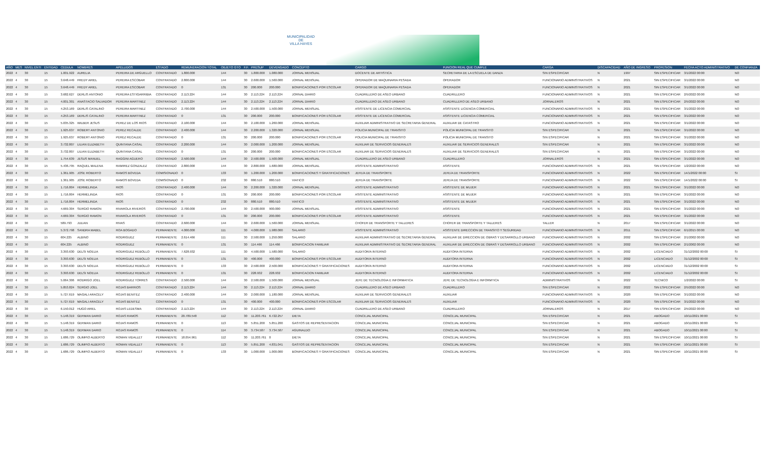MUNICIPALIDAD DE
VILLA HAYES
| AÑO | MES | NIVEL ENTI | ENTIDAD | CEDULA | NOMBRES | APELLIDOS | ESTADO | REMUNERACION TOTAL | OBJETO GTO | F.F. | PRESUP | DEVENGADO | CONCEPTO | CARGO | FUNCION REAL QUE CUMPLE | CARGA | DISCAPACIDAD | AÑO DE INGRESO | PROFESION | FECHA ACTO ADMINISTRATIVO | DE CONFIANZA |
| --- | --- | --- | --- | --- | --- | --- | --- | --- | --- | --- | --- | --- | --- | --- | --- | --- | --- | --- | --- | --- | --- |
| 2022 | 4 | 30 | 15 | 1.001.922 | AURELIA | PEREIRA DE ARGUELLO | CONTRATADO | 1.800.000 | 144 | 30 | 1.800.000 | 1.080.000 | JORNAL MENSUAL | DOCENTE DE ARTISTICA | SECRETARIA DE LA ESCUELA DE DANZA | SIN ESPECIFICAR | N | 1997 | SIN ESPECIFICAR | 3/1/2022 00:00 | NO |
| 2022 | 4 | 30 | 15 | 3.648.449 | FREDY ARIEL | PEREIRA ESCOBAR | CONTRATADO | 2.800.000 | 144 | 30 | 2.600.000 | 1.560.000 | JORNAL MENSUAL | OPERADOR DE MAQUINARIA PESADA | OPERADOR | FUNCIONARIO ADMINISTRATIVOS | N | 2021 | SIN ESPECIFICAR | 3/1/2022 00:00 | NO |
| 2022 | 4 | 30 | 15 | 3.648.449 | FREDY ARIEL | PEREIRA ESCOBAR | CONTRATADO | 0 | 131 | 30 | 200.000 | 200.000 | BONIFICACIONES POR ESCOLAR | OPERADOR DE MAQUINARIA PESADA | OPERADOR | FUNCIONARIO ADMINISTRATIVOS | N | 2021 | SIN ESPECIFICAR | 3/1/2022 00:00 | NO |
| 2022 | 4 | 30 | 15 | 3.682.627 | DERLIS ANTONIO | PEREIRA ESTIGARRIBIA | CONTRATADO | 2.113.224 | 144 | 30 | 2.113.224 | 2.113.224 | JORNAL DIARIO | CUADRILLERO DE ASEO URBANO | CUADRILLERO | FUNCIONARIO ADMINISTRATIVOS | N | 2021 | SIN ESPECIFICAR | 2/5/2022 00:00 | NO |
| 2022 | 4 | 30 | 15 | 4.001.301 | ANASTACIO SALVADOR | PEREIRA MARTINEZ | CONTRATADO | 2.113.224 | 144 | 30 | 2.113.224 | 2.113.224 | JORNAL DIARIO | CUADRILLERO DE ASEO URBANO | CUADRILLERO DE ASEO URBANO | JORNALEROS | N | 2021 | SIN ESPECIFICAR | 2/5/2022 00:00 | NO |
| 2022 | 4 | 30 | 15 | 4.253.169 | DERLIS CATALINO | PEREIRA MARTINEZ | CONTRATADO | 2.700.000 | 144 | 30 | 2.500.000 | 1.500.000 | JORNAL MENSUAL | ASISTENTE DE LICENCIA COMERCIAL | ASISTENTE LICIENCIA COMERCIAL | FUNCIONARIO ADMINISTRATIVOS | N | 2021 | SIN ESPECIFICAR | 3/1/2022 00:00 | NO |
| 2022 | 4 | 30 | 15 | 4.253.169 | DERLIS CATALINO | PEREIRA MARTINEZ | CONTRATADO | 0 | 131 | 30 | 200.000 | 200.000 | BONIFICACIONES POR ESCOLAR | ASISTENTE DE LICENCIA COMERCIAL | ASISTENTE LICIENCIA COMERCIAL | FUNCIONARIO ADMINISTRATIVOS | N | 2021 | SIN ESPECIFICAR | 3/1/2022 00:00 | NO |
| 2022 | 4 | 30 | 15 | 5.035.325 | WILBER JESUS | PEREZ DE LOS RIOS | CONTRATADO | 2.100.000 | 144 | 30 | 2.100.000 | 1.260.000 | JORNAL MENSUAL | AUXILIAR ADMINISTRATIVO DE SECRETARIA GENERAL | AUXILIAR DE CATASTRO | FUNCIONARIO ADMINISTRATIVOS | N | 2021 | SIN ESPECIFICAR | 3/1/2022 00:00 | NO |
| 2022 | 4 | 30 | 15 | 1.925.637 | ROBERT ANTONIO | PEREZ RECALDE | CONTRATADO | 2.400.000 | 144 | 30 | 2.200.000 | 1.320.000 | JORNAL MENSUAL | POLICIA MUNICIPAL DE TRANSITO | POLICIA MUNICIPAL DE TRANSITO | SIN ESPECIFICAR | N | 2021 | SIN ESPECIFICAR | 3/1/2022 00:00 | NO |
| 2022 | 4 | 30 | 15 | 1.925.637 | ROBERT ANTONIO | PEREZ RECALDE | CONTRATADO | 0 | 131 | 30 | 200.000 | 200.000 | BONIFICACIONES POR ESCOLAR | POLICIA MUNICIPAL DE TRANSITO | POLICIA MUNICIPAL DE TRANSITO | SIN ESPECIFICAR | N | 2021 | SIN ESPECIFICAR | 3/1/2022 00:00 | NO |
| 2022 | 4 | 30 | 15 | 3.732.807 | LILIAN ELIZABETH | QUINTANA CASAL | CONTRATADO | 2.200.000 | 144 | 30 | 2.000.000 | 1.200.000 | JORNAL MENSUAL | AUXILIAR DE SERVICIOS GENERALES | AUXILIAR DE SERVICIOS GENERALES | SIN ESPECIFICAR | N | 2021 | SIN ESPECIFICAR | 3/1/2022 00:00 | NO |
| 2022 | 4 | 30 | 15 | 3.732.807 | LILIAN ELIZABETH | QUINTANA CASAL | CONTRATADO | 0 | 131 | 30 | 200.000 | 200.000 | BONIFICACIONES POR ESCOLAR | AUXILIAR DE SERVICIOS GENERALES | AUXILIAR DE SERVICIOS GENERALES | SIN ESPECIFICAR | N | 2021 | SIN ESPECIFICAR | 3/1/2022 00:00 | NO |
| 2022 | 4 | 30 | 15 | 1.754.639 | JESUS MANUEL | RAGGINI AGUERO | CONTRATADO | 2.500.000 | 144 | 30 | 2.500.000 | 1.500.000 | JORNAL MENSUAL | CUADRILLERO DE ASEO URBANO | CUADRILLERO | JORNALEROS | N | 2021 | SIN ESPECIFICAR | 3/1/2022 00:00 | NO |
| 2022 | 4 | 30 | 15 | 5.436.795 | RAQUEL MALENA | RAMIREZ GONZALEZ | CONTRATADO | 2.800.000 | 144 | 30 | 2.800.000 | 1.680.000 | JORNAL MENSUAL | ASISTENTE ADMINISTRATIVO | ASISTENTE | FUNCIONARIO ADMINISTRATIVOS | N | 2021 | SIN ESPECIFICAR | 1/2/2022 00:00 | NO |
| 2022 | 4 | 30 | 15 | 1.361.905 | JOSE ROBERTO | RAMOS BOVEDA | COMISIONADO | 0 | 133 | 30 | 1.200.000 | 1.200.000 | BONIFICACIONES Y GRATIFICACIONES | JEFE/A DE TRANSPORTE | JEFE/A DE TRANSPORTE | FUNCIONARIO ADMINISTRATIVOS | N | 2022 | SIN ESPECIFICAR | 14/1/2022 00:00 | SI |
| 2022 | 4 | 30 | 15 | 1.361.905 | JOSE ROBERTO | RAMOS BOVEDA | COMISIONADO | 0 | 232 | 30 | 880.510 | 880.510 | VIATICO | JEFE/A DE TRANSPORTE | JEFE/A DE TRANSPORTE | FUNCIONARIO ADMINISTRATIVOS | N | 2022 | SIN ESPECIFICAR | 14/1/2022 00:00 | SI |
| 2022 | 4 | 30 | 15 | 1.716.804 | HERMELINDA | RIOS | CONTRATADO | 2.400.000 | 144 | 30 | 2.200.000 | 1.320.000 | JORNAL MENSUAL | ASISTENTE ADMINISTRATIVO | ASISTENTE DE MUJER | FUNCIONARIO ADMINISTRATIVOS | N | 2021 | SIN ESPECIFICAR | 3/1/2022 00:00 | NO |
| 2022 | 4 | 30 | 15 | 1.716.804 | HERMELINDA | RIOS | CONTRATADO | 0 | 131 | 30 | 200.000 | 200.000 | BONIFICACIONES POR ESCOLAR | ASISTENTE ADMINISTRATIVO | ASISTENTE DE MUJER | FUNCIONARIO ADMINISTRATIVOS | N | 2021 | SIN ESPECIFICAR | 3/1/2022 00:00 | NO |
| 2022 | 4 | 30 | 15 | 1.716.804 | HERMELINDA | RIOS | CONTRATADO | 0 | 232 | 30 | 880.510 | 880.510 | VIATICO | ASISTENTE ADMINISTRATIVO | ASISTENTE DE MUJER | FUNCIONARIO ADMINISTRATIVOS | N | 2021 | SIN ESPECIFICAR | 3/1/2022 00:00 | NO |
| 2022 | 4 | 30 | 15 | 4.669.304 | SERGIO RAMON | RIVAROLA RIVEROS | CONTRATADO | 2.700.000 | 144 | 30 | 2.500.000 | 900.000 | JORNAL MENSUAL | ASISTENTE ADMINISTRATIVO | ASISTENTE | FUNCIONARIO ADMINISTRATIVOS | N | 2021 | SIN ESPECIFICAR | 3/1/2022 00:00 | NO |
| 2022 | 4 | 30 | 15 | 4.669.304 | SERGIO RAMON | RIVAROLA RIVEROS | CONTRATADO | 0 | 131 | 30 | 200.000 | 200.000 | BONIFICACIONES POR ESCOLAR | ASISTENTE ADMINISTRATIVO | ASISTENTE | FUNCIONARIO ADMINISTRATIVOS | N | 2021 | SIN ESPECIFICAR | 3/1/2022 00:00 | NO |
| 2022 | 4 | 30 | 15 | 589.793 | JULIAN | RIVAS | CONTRATADO | 2.600.000 | 144 | 30 | 2.600.000 | 1.560.000 | JORNAL MENSUAL | CHOFER DE TRANSPORTE Y TALLERES | CHOFER DE TRANSPORTE Y TALLERES | TALLER | N | 2017 | SIN ESPECIFICAR | 3/1/2022 00:00 | NO |
| 2022 | 4 | 30 | 15 | 5.372.798 | SANDRA MABEL | ROA BOGADO | PERMANENTE | 4.000.000 | 111 | 30 | 4.000.000 | 1.980.000 | SALARIO | ASISTENTE ADMINISTRATIVO | ASISTENTE DIRECCION DE TRANSITO Y SEGURIDAD | FUNCIONARIO ADMINISTRATIVOS | N | 2011 | SIN ESPECIFICAR | 6/1/2015 00:00 | NO |
| 2022 | 4 | 30 | 15 | 604.225 | ALBINO | RODRIGUEZ | PERMANENTE | 2.614.466 | 111 | 30 | 2.500.000 | 1.250.000 | SALARIO | AUXILIAR ADMINISTRATIVO DE SECRETARIA GENERAL | AUXILIAR DE DIRECCION DE OBRAS Y DESARROLLO URBANO | FUNCIONARIO ADMINISTRATIVOS | N | 2002 | SIN ESPECIFICAR | 2/1/2002 00:00 | NO |
| 2022 | 4 | 30 | 15 | 604.225 | ALBINO | RODRIGUEZ | PERMANENTE | 0 | 131 | 30 | 114.466 | 114.466 | BONIFICACION FAMILIAR | AUXILIAR ADMINISTRATIVO DE SECRETARIA GENERAL | AUXILIAR DE DIRECCION DE OBRAS Y DESARROLLO URBANO | FUNCIONARIO ADMINISTRATIVOS | N | 2002 | SIN ESPECIFICAR | 2/1/2002 00:00 | NO |
| 2022 | 4 | 30 | 15 | 3.393.630 | DELSI NOELIA | RODRIGUEZ REBOLLO | PERMANENTE | 7.628.932 | 111 | 30 | 4.500.000 | 1.580.000 | SALARIO | AUDITOR/A INTERNO | AUDITORA INTERNA | FUNCIONARIO ADMINISTRATIVOS | N | 2002 | LICENCIADO | 31/12/2002 00:00 | SI |
| 2022 | 4 | 30 | 15 | 3.393.630 | DELSI NOELIA | RODRIGUEZ REBOLLO | PERMANENTE | 0 | 131 | 30 | 400.000 | 400.000 | BONIFICACIONES POR ESCOLAR | AUDITOR/A INTERNO | AUDITORA INTERNA | FUNCIONARIO ADMINISTRATIVOS | N | 2002 | LICENCIADO | 31/12/2002 00:00 | SI |
| 2022 | 4 | 30 | 15 | 3.393.630 | DELSI NOELIA | RODRIGUEZ REBOLLO | PERMANENTE | 0 | 133 | 30 | 2.500.000 | 2.500.000 | BONIFICACIONES Y GRATIFICACIONES | AUDITOR/A INTERNO | AUDITORA INTERNA | FUNCIONARIO ADMINISTRATIVOS | N | 2002 | LICENCIADO | 31/12/2002 00:00 | SI |
| 2022 | 4 | 30 | 15 | 3.393.630 | DELSI NOELIA | RODRIGUEZ REBOLLO | PERMANENTE | 0 | 131 | 30 | 228.932 | 228.932 | BONIFICACION FAMILIAR | AUDITOR/A INTERNO | AUDITORA INTERNA | FUNCIONARIO ADMINISTRATIVOS | N | 2002 | LICENCIADO | 31/12/2002 00:00 | SI |
| 2022 | 4 | 30 | 15 | 5.064.306 | RODRIGO JOEL | RODRIGUEZ TORRES | CONTRATADO | 2.500.000 | 144 | 30 | 2.500.000 | 1.500.000 | JORNAL MENSUAL | JEFE DE TECNOLOGIA E INFORMATICA | JEFE DE TECNOLOGIA E INFORMTICA | ADMINISTRATIVOS | N | 2022 | TECNICO | 1/2/2022 00:00 | SI |
| 2022 | 4 | 30 | 15 | 5.853.824 | SERGIO JOEL | ROJAS BARRIOS | CONTRATADO | 2.113.224 | 144 | 30 | 2.113.224 | 2.113.224 | JORNAL DIARIO | CUADRILLERO DE ASEO URBANO | CUADRILLERO | SIN ESPECIFICAR | N | 2022 | SIN ESPECIFICAR | 2/5/2022 00:00 | NO |
| 2022 | 4 | 30 | 15 | 5.727.619 | MAGALI ARACELY | ROJAS BENITEZ | CONTRATADO | 2.400.000 | 144 | 30 | 2.000.000 | 1.180.000 | JORNAL MENSUAL | AUXILIAR DE SERVICIOS GENERALES | AUXILIAR | FUNCIONARIO ADMINISTRATIVOS | N | 2020 | SIN ESPECIFICAR | 3/1/2022 00:00 | NO |
| 2022 | 4 | 30 | 15 | 5.727.619 | MAGALI ARACELY | ROJAS BENITEZ | CONTRATADO | 0 | 131 | 30 | 400.000 | 400.000 | BONIFICACIONES POR ESCOLAR | AUXILIAR DE SERVICIOS GENERALES | AUXILIAR | FUNCIONARIO ADMINISTRATIVOS | N | 2020 | SIN ESPECIFICAR | 3/1/2022 00:00 | NO |
| 2022 | 4 | 30 | 15 | 6.150.012 | HUGO ARIEL | ROJAS LEDESMA | CONTRATADO | 2.113.224 | 144 | 30 | 2.113.224 | 2.113.224 | JORNAL DIARIO | CUADRILLERO DE ASEO URBANO | CUADRILLERO | JORNALEROS | N | 2017 | SIN ESPECIFICAR | 2/5/2022 00:00 | NO |
| 2022 | 4 | 30 | 15 | 5.148.319 | GERMAN DARIO | ROJAS RAMOS | PERMANENTE | 20.789.548 | 112 | 30 | 11.203.761 | 6.722.257 | DIETA | CONCEJAL MUNICIPAL | CONCEJAL MUNICIPAL | SIN ESPECIFICAR | N | 2021 | ABOGADO | 10/11/2021 00:00 | SI |
| 2022 | 4 | 30 | 15 | 5.148.319 | GERMAN DARIO | ROJAS RAMOS | PERMANENTE | 0 | 113 | 30 | 5.851.200 | 5.851.200 | GASTOS DE REPRESENTACION | CONCEJAL MUNICIPAL | CONCEJAL MUNICIPAL | SIN ESPECIFICAR | N | 2021 | ABOGADO | 10/11/2021 00:00 | SI |
| 2022 | 4 | 30 | 15 | 5.148.319 | GERMAN DARIO | ROJAS RAMOS | PERMANENTE | 0 | 114 | 30 | 3.734.587 | 3.734.587 | AGUINALDO | CONCEJAL MUNICIPAL | CONCEJAL MUNICIPAL | SIN ESPECIFICAR | N | 2021 | ABOGADO | 10/11/2021 00:00 | SI |
| 2022 | 4 | 30 | 15 | 1.686.729 | OLIMPIO ALBERTO | ROMAN VIDALLET | PERMANENTE | 18.054.961 | 112 | 30 | 11.203.761 | 0 | DIETA | CONCEJAL MUNICIPAL | CONCEJAL MUNICIPAL | SIN ESPECIFICAR | N | 2021 | SIN ESPECIFICAR | 10/11/2021 00:00 | SI |
| 2022 | 4 | 30 | 15 | 1.686.729 | OLIMPIO ALBERTO | ROMAN VIDALLET | PERMANENTE | 0 | 113 | 30 | 5.851.200 | 4.831.041 | GASTOS DE REPRESENTACION | CONCEJAL MUNICIPAL | CONCEJAL MUNICIPAL | SIN ESPECIFICAR | N | 2021 | SIN ESPECIFICAR | 10/11/2021 00:00 | SI |
| 2022 | 4 | 30 | 15 | 1.686.729 | OLIMPIO ALBERTO | ROMAN VIDALLET | PERMANENTE | 0 | 133 | 30 | 1.000.000 | 1.000.000 | BONIFICACIONES Y GRATIFICACIONES | CONCEJAL MUNICIPAL | CONCEJAL MUNICIPAL | SIN ESPECIFICAR | N | 2021 | SIN ESPECIFICAR | 10/11/2021 00:00 | SI |